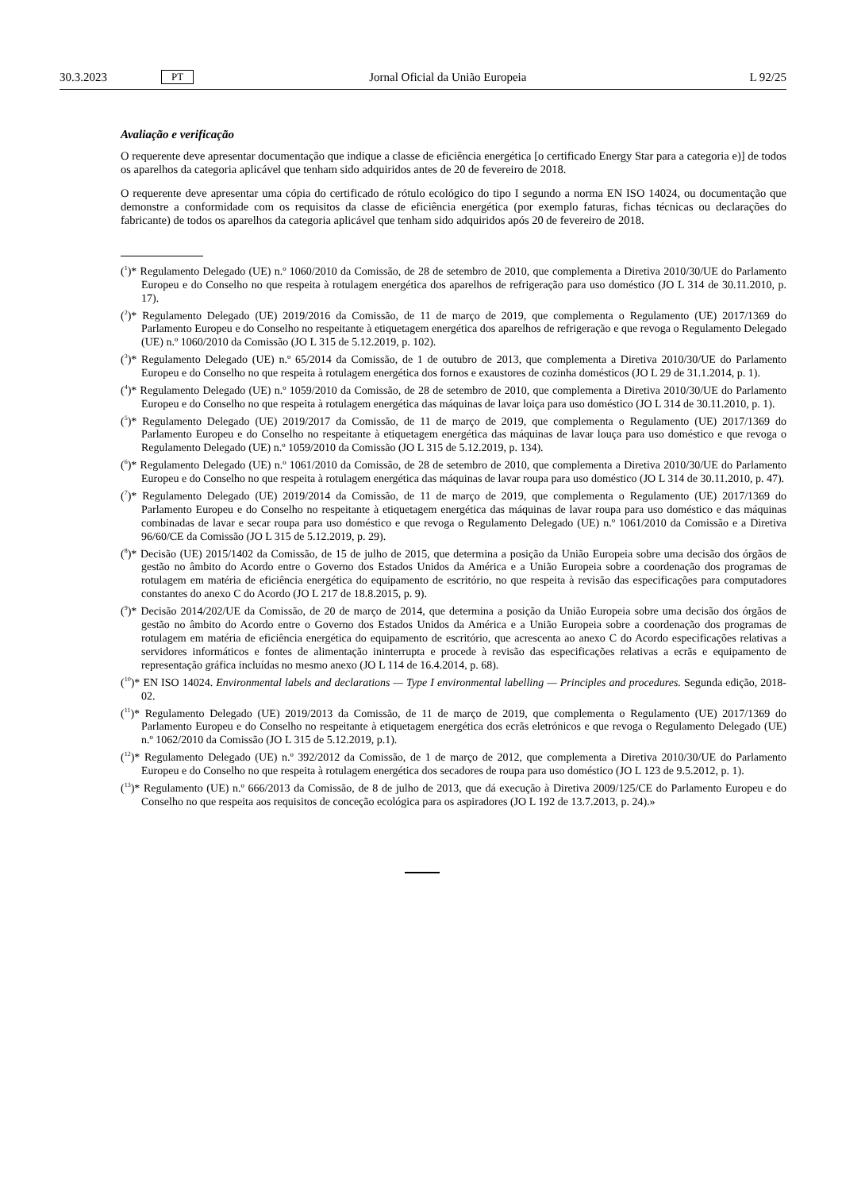30.3.2023 PT Jornal Oficial da União Europeia L 92/25
Avaliação e verificação
O requerente deve apresentar documentação que indique a classe de eficiência energética [o certificado Energy Star para a categoria e)] de todos os aparelhos da categoria aplicável que tenham sido adquiridos antes de 20 de fevereiro de 2018.
O requerente deve apresentar uma cópia do certificado de rótulo ecológico do tipo I segundo a norma EN ISO 14024, ou documentação que demonstre a conformidade com os requisitos da classe de eficiência energética (por exemplo faturas, fichas técnicas ou declarações do fabricante) de todos os aparelhos da categoria aplicável que tenham sido adquiridos após 20 de fevereiro de 2018.
(<sup>1</sup>)* Regulamento Delegado (UE) n.º 1060/2010 da Comissão, de 28 de setembro de 2010, que complementa a Diretiva 2010/30/UE do Parlamento Europeu e do Conselho no que respeita à rotulagem energética dos aparelhos de refrigeração para uso doméstico (JO L 314 de 30.11.2010, p. 17).
(<sup>2</sup>)* Regulamento Delegado (UE) 2019/2016 da Comissão, de 11 de março de 2019, que complementa o Regulamento (UE) 2017/1369 do Parlamento Europeu e do Conselho no respeitante à etiquetagem energética dos aparelhos de refrigeração e que revoga o Regulamento Delegado (UE) n.º 1060/2010 da Comissão (JO L 315 de 5.12.2019, p. 102).
(<sup>3</sup>)* Regulamento Delegado (UE) n.º 65/2014 da Comissão, de 1 de outubro de 2013, que complementa a Diretiva 2010/30/UE do Parlamento Europeu e do Conselho no que respeita à rotulagem energética dos fornos e exaustores de cozinha domésticos (JO L 29 de 31.1.2014, p. 1).
(<sup>4</sup>)* Regulamento Delegado (UE) n.º 1059/2010 da Comissão, de 28 de setembro de 2010, que complementa a Diretiva 2010/30/UE do Parlamento Europeu e do Conselho no que respeita à rotulagem energética das máquinas de lavar loiça para uso doméstico (JO L 314 de 30.11.2010, p. 1).
(<sup>5</sup>)* Regulamento Delegado (UE) 2019/2017 da Comissão, de 11 de março de 2019, que complementa o Regulamento (UE) 2017/1369 do Parlamento Europeu e do Conselho no respeitante à etiquetagem energética das máquinas de lavar louça para uso doméstico e que revoga o Regulamento Delegado (UE) n.º 1059/2010 da Comissão (JO L 315 de 5.12.2019, p. 134).
(<sup>6</sup>)* Regulamento Delegado (UE) n.º 1061/2010 da Comissão, de 28 de setembro de 2010, que complementa a Diretiva 2010/30/UE do Parlamento Europeu e do Conselho no que respeita à rotulagem energética das máquinas de lavar roupa para uso doméstico (JO L 314 de 30.11.2010, p. 47).
(<sup>7</sup>)* Regulamento Delegado (UE) 2019/2014 da Comissão, de 11 de março de 2019, que complementa o Regulamento (UE) 2017/1369 do Parlamento Europeu e do Conselho no respeitante à etiquetagem energética das máquinas de lavar roupa para uso doméstico e das máquinas combinadas de lavar e secar roupa para uso doméstico e que revoga o Regulamento Delegado (UE) n.º 1061/2010 da Comissão e a Diretiva 96/60/CE da Comissão (JO L 315 de 5.12.2019, p. 29).
(<sup>8</sup>)* Decisão (UE) 2015/1402 da Comissão, de 15 de julho de 2015, que determina a posição da União Europeia sobre uma decisão dos órgãos de gestão no âmbito do Acordo entre o Governo dos Estados Unidos da América e a União Europeia sobre a coordenação dos programas de rotulagem em matéria de eficiência energética do equipamento de escritório, no que respeita à revisão das especificações para computadores constantes do anexo C do Acordo (JO L 217 de 18.8.2015, p. 9).
(<sup>9</sup>)* Decisão 2014/202/UE da Comissão, de 20 de março de 2014, que determina a posição da União Europeia sobre uma decisão dos órgãos de gestão no âmbito do Acordo entre o Governo dos Estados Unidos da América e a União Europeia sobre a coordenação dos programas de rotulagem em matéria de eficiência energética do equipamento de escritório, que acrescenta ao anexo C do Acordo especificações relativas a servidores informáticos e fontes de alimentação ininterrupta e procede à revisão das especificações relativas a ecrãs e equipamento de representação gráfica incluídas no mesmo anexo (JO L 114 de 16.4.2014, p. 68).
(<sup>10</sup>)* EN ISO 14024. Environmental labels and declarations — Type I environmental labelling — Principles and procedures. Segunda edição, 2018-02.
(<sup>11</sup>)* Regulamento Delegado (UE) 2019/2013 da Comissão, de 11 de março de 2019, que complementa o Regulamento (UE) 2017/1369 do Parlamento Europeu e do Conselho no respeitante à etiquetagem energética dos ecrãs eletrónicos e que revoga o Regulamento Delegado (UE) n.º 1062/2010 da Comissão (JO L 315 de 5.12.2019, p.1).
(<sup>12</sup>)* Regulamento Delegado (UE) n.º 392/2012 da Comissão, de 1 de março de 2012, que complementa a Diretiva 2010/30/UE do Parlamento Europeu e do Conselho no que respeita à rotulagem energética dos secadores de roupa para uso doméstico (JO L 123 de 9.5.2012, p. 1).
(<sup>13</sup>)* Regulamento (UE) n.º 666/2013 da Comissão, de 8 de julho de 2013, que dá execução à Diretiva 2009/125/CE do Parlamento Europeu e do Conselho no que respeita aos requisitos de conceção ecológica para os aspiradores (JO L 192 de 13.7.2013, p. 24).»